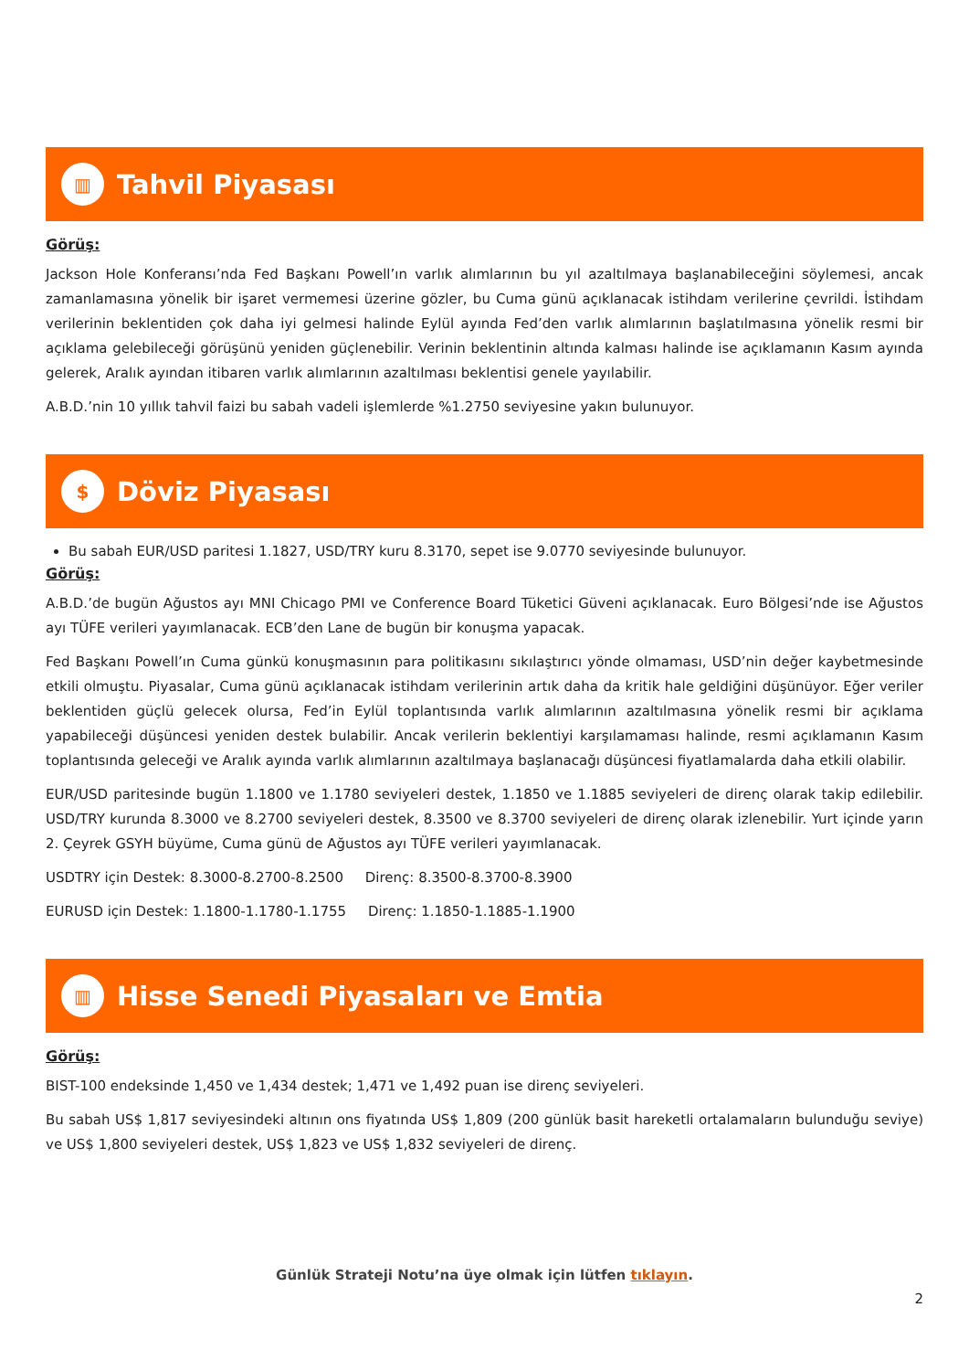▥
Tahvil Piyasası
Görüş:
Jackson Hole Konferansı’nda Fed Başkanı Powell’ın varlık alımlarının bu yıl azaltılmaya başlanabileceğini söylemesi, ancak zamanlamasına yönelik bir işaret vermemesi üzerine gözler, bu Cuma günü açıklanacak istihdam verilerine çevrildi. İstihdam verilerinin beklentiden çok daha iyi gelmesi halinde Eylül ayında Fed’den varlık alımlarının başlatılmasına yönelik resmi bir açıklama gelebileceği görüşünü yeniden güçlenebilir. Verinin beklentinin altında kalması halinde ise açıklamanın Kasım ayında gelerek, Aralık ayından itibaren varlık alımlarının azaltılması beklentisi genele yayılabilir.
A.B.D.’nin 10 yıllık tahvil faizi bu sabah vadeli işlemlerde %1.2750 seviyesine yakın bulunuyor.
$
Döviz Piyasası
Bu sabah EUR/USD paritesi 1.1827, USD/TRY kuru 8.3170, sepet ise 9.0770 seviyesinde bulunuyor.
Görüş:
A.B.D.’de bugün Ağustos ayı MNI Chicago PMI ve Conference Board Tüketici Güveni açıklanacak. Euro Bölgesi’nde ise Ağustos ayı TÜFE verileri yayımlanacak. ECB’den Lane de bugün bir konuşma yapacak.
Fed Başkanı Powell’ın Cuma günkü konuşmasının para politikasını sıkılaştırıcı yönde olmaması, USD’nin değer kaybetmesinde etkili olmuştu. Piyasalar, Cuma günü açıklanacak istihdam verilerinin artık daha da kritik hale geldiğini düşünüyor. Eğer veriler beklentiden güçlü gelecek olursa, Fed’in Eylül toplantısında varlık alımlarının azaltılmasına yönelik resmi bir açıklama yapabileceği düşüncesi yeniden destek bulabilir. Ancak verilerin beklentiyi karşılamaması halinde, resmi açıklamanın Kasım toplantısında geleceği ve Aralık ayında varlık alımlarının azaltılmaya başlanacağı düşüncesi fiyatlamalarda daha etkili olabilir.
EUR/USD paritesinde bugün 1.1800 ve 1.1780 seviyeleri destek, 1.1850 ve 1.1885 seviyeleri de direnç olarak takip edilebilir. USD/TRY kurunda 8.3000 ve 8.2700 seviyeleri destek, 8.3500 ve 8.3700 seviyeleri de direnç olarak izlenebilir. Yurt içinde yarın 2. Çeyrek GSYH büyüme, Cuma günü de Ağustos ayı TÜFE verileri yayımlanacak.
USDTRY için Destek: 8.3000-8.2700-8.2500 Direnç: 8.3500-8.3700-8.3900
EURUSD için Destek: 1.1800-1.1780-1.1755 Direnç: 1.1850-1.1885-1.1900
▥
Hisse Senedi Piyasaları ve Emtia
Görüş:
BIST-100 endeksinde 1,450 ve 1,434 destek; 1,471 ve 1,492 puan ise direnç seviyeleri.
Bu sabah US$ 1,817 seviyesindeki altının ons fiyatında US$ 1,809 (200 günlük basit hareketli ortalamaların bulunduğu seviye) ve US$ 1,800 seviyeleri destek, US$ 1,823 ve US$ 1,832 seviyeleri de direnç.
Günlük Strateji Notu’na üye olmak için lütfen tıklayın.
2